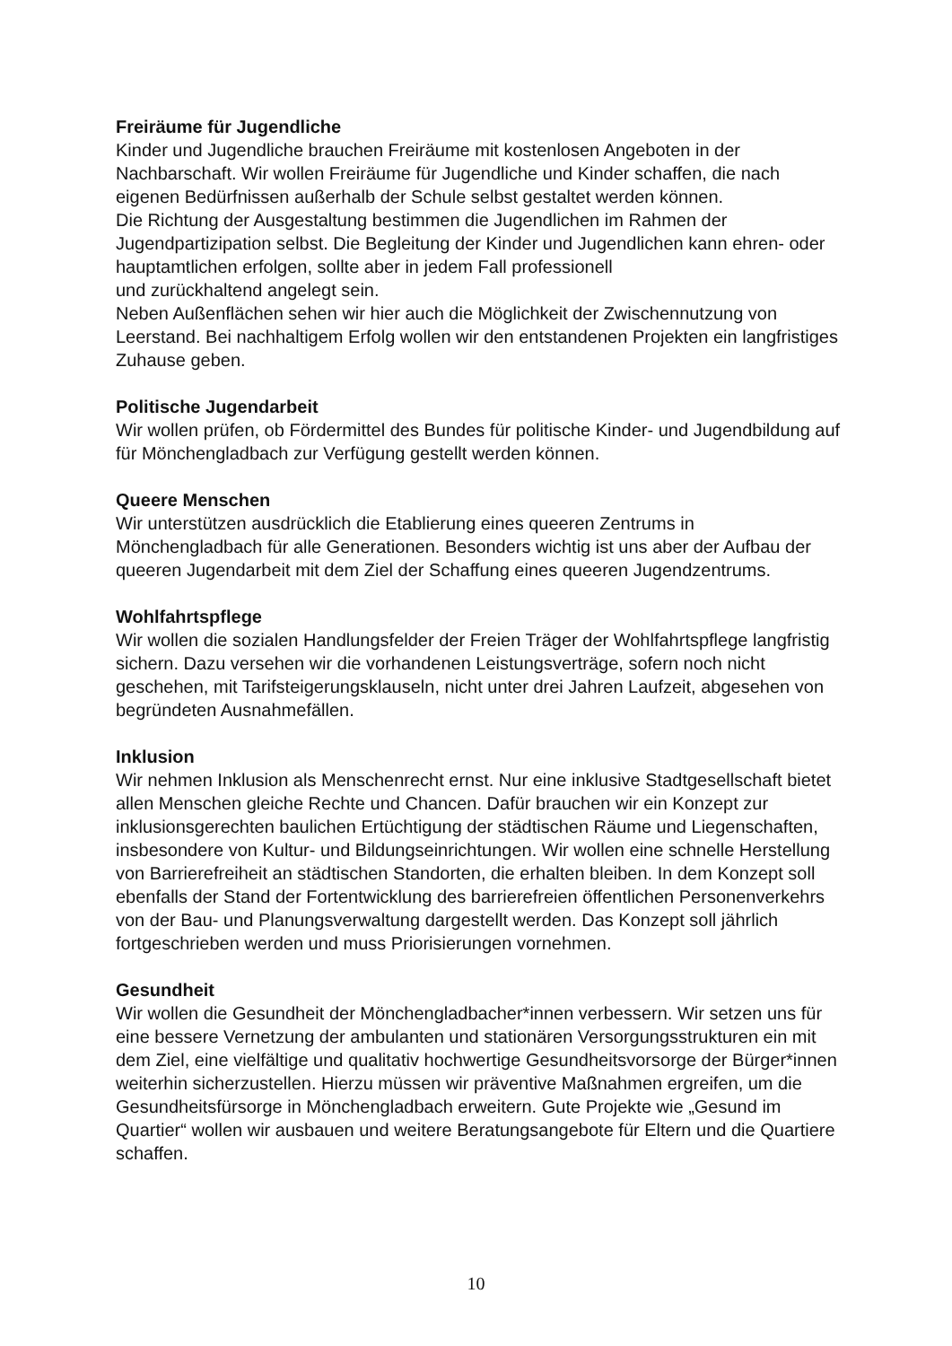Freiräume für Jugendliche
Kinder und Jugendliche brauchen Freiräume mit kostenlosen Angeboten in der Nachbarschaft. Wir wollen Freiräume für Jugendliche und Kinder schaffen, die nach eigenen Bedürfnissen außerhalb der Schule selbst gestaltet werden können.
Die Richtung der Ausgestaltung bestimmen die Jugendlichen im Rahmen der Jugendpartizipation selbst. Die Begleitung der Kinder und Jugendlichen kann ehren- oder hauptamtlichen erfolgen, sollte aber in jedem Fall professionell
und zurückhaltend angelegt sein.
Neben Außenflächen sehen wir hier auch die Möglichkeit der Zwischennutzung von Leerstand. Bei nachhaltigem Erfolg wollen wir den entstandenen Projekten ein langfristiges Zuhause geben.
Politische Jugendarbeit
Wir wollen prüfen, ob Fördermittel des Bundes für politische Kinder- und Jugendbildung auf für Mönchengladbach zur Verfügung gestellt werden können.
Queere Menschen
Wir unterstützen ausdrücklich die Etablierung eines queeren Zentrums in Mönchengladbach für alle Generationen. Besonders wichtig ist uns aber der Aufbau der queeren Jugendarbeit mit dem Ziel der Schaffung eines queeren Jugendzentrums.
Wohlfahrtspflege
Wir wollen die sozialen Handlungsfelder der Freien Träger der Wohlfahrtspflege langfristig sichern. Dazu versehen wir die vorhandenen Leistungsverträge, sofern noch nicht geschehen, mit Tarifsteigerungsklauseln, nicht unter drei Jahren Laufzeit, abgesehen von begründeten Ausnahmefällen.
Inklusion
Wir nehmen Inklusion als Menschenrecht ernst. Nur eine inklusive Stadtgesellschaft bietet allen Menschen gleiche Rechte und Chancen. Dafür brauchen wir ein Konzept zur inklusionsgerechten baulichen Ertüchtigung der städtischen Räume und Liegenschaften, insbesondere von Kultur- und Bildungseinrichtungen. Wir wollen eine schnelle Herstellung von Barrierefreiheit an städtischen Standorten, die erhalten bleiben. In dem Konzept soll ebenfalls der Stand der Fortentwicklung des barrierefreien öffentlichen Personenverkehrs von der Bau- und Planungsverwaltung dargestellt werden. Das Konzept soll jährlich fortgeschrieben werden und muss Priorisierungen vornehmen.
Gesundheit
Wir wollen die Gesundheit der Mönchengladbacher*innen verbessern. Wir setzen uns für eine bessere Vernetzung der ambulanten und stationären Versorgungsstrukturen ein mit dem Ziel, eine vielfältige und qualitativ hochwertige Gesundheitsvorsorge der Bürger*innen weiterhin sicherzustellen. Hierzu müssen wir präventive Maßnahmen ergreifen, um die Gesundheitsfürsorge in Mönchengladbach erweitern. Gute Projekte wie „Gesund im Quartier“ wollen wir ausbauen und weitere Beratungsangebote für Eltern und die Quartiere schaffen.
10